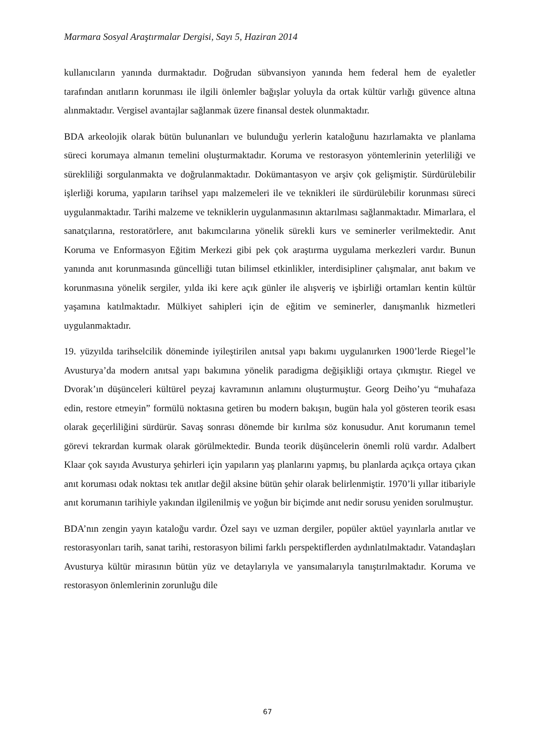Marmara Sosyal Araştırmalar Dergisi, Sayı 5, Haziran 2014
kullanıcıların yanında durmaktadır. Doğrudan sübvansiyon yanında hem federal hem de eyaletler tarafından anıtların korunması ile ilgili önlemler bağışlar yoluyla da ortak kültür varlığı güvence altına alınmaktadır. Vergisel avantajlar sağlanmak üzere finansal destek olunmaktadır.
BDA arkeolojik olarak bütün bulunanları ve bulunduğu yerlerin kataloğunu hazırlamakta ve planlama süreci korumaya almanın temelini oluşturmaktadır. Koruma ve restorasyon yöntemlerinin yeterliliği ve sürekliliği sorgulanmakta ve doğrulanmaktadır. Dokümantasyon ve arşiv çok gelişmiştir. Sürdürülebilir işlerliği koruma, yapıların tarihsel yapı malzemeleri ile ve teknikleri ile sürdürülebilir korunması süreci uygulanmaktadır. Tarihi malzeme ve tekniklerin uygulanmasının aktarılması sağlanmaktadır. Mimarlara, el sanatçılarına, restoratörlere, anıt bakımcılarına yönelik sürekli kurs ve seminerler verilmektedir. Anıt Koruma ve Enformasyon Eğitim Merkezi gibi pek çok araştırma uygulama merkezleri vardır. Bunun yanında anıt korunmasında güncelliği tutan bilimsel etkinlikler, interdisipliner çalışmalar, anıt bakım ve korunmasına yönelik sergiler, yılda iki kere açık günler ile alışveriş ve işbirliği ortamları kentin kültür yaşamına katılmaktadır. Mülkiyet sahipleri için de eğitim ve seminerler, danışmanlık hizmetleri uygulanmaktadır.
19. yüzyılda tarihselcilik döneminde iyileştirilen anıtsal yapı bakımı uygulanırken 1900’lerde Riegel’le Avusturya’da modern anıtsal yapı bakımına yönelik paradigma değişikliği ortaya çıkmıştır. Riegel ve Dvorak’ın düşünceleri kültürel peyzaj kavramının anlamını oluşturmuştur. Georg Deiho’yu “muhafaza edin, restore etmeyin” formülü noktasına getiren bu modern bakışın, bugün hala yol gösteren teorik esası olarak geçerliliğini sürdürür. Savaş sonrası dönemde bir kırılma söz konusudur. Anıt korumanın temel görevi tekrardan kurmak olarak görülmektedir. Bunda teorik düşüncelerin önemli rolü vardır. Adalbert Klaar çok sayıda Avusturya şehirleri için yapıların yaş planlarını yapmış, bu planlarda açıkça ortaya çıkan anıt koruması odak noktası tek anıtlar değil aksine bütün şehir olarak belirlenmiştir. 1970’li yıllar itibariyle anıt korumanın tarihiyle yakından ilgilenilmiş ve yoğun bir biçimde anıt nedir sorusu yeniden sorulmuştur.
BDA’nın zengin yayın kataloğu vardır. Özel sayı ve uzman dergiler, popüler aktüel yayınlarla anıtlar ve restorasyonları tarih, sanat tarihi, restorasyon bilimi farklı perspektiflerden aydınlatılmaktadır. Vatandaşları Avusturya kültür mirasının bütün yüz ve detaylarıyla ve yansımalarıyla tanıştırılmaktadır. Koruma ve restorasyon önlemlerinin zorunluğu dile
67